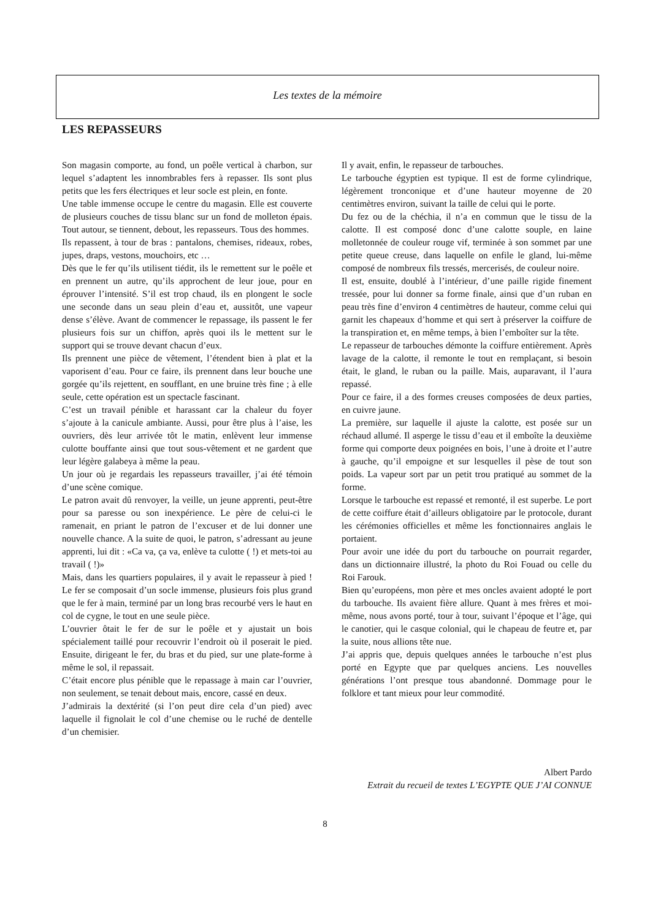Les textes de la mémoire
LES REPASSEURS
Son magasin comporte, au fond, un poêle vertical à charbon, sur lequel s’adaptent les innombrables fers à repasser. Ils sont plus petits que les fers électriques et leur socle est plein, en fonte.
Une table immense occupe le centre du magasin. Elle est couverte de plusieurs couches de tissu blanc sur un fond de molleton épais. Tout autour, se tiennent, debout, les repasseurs. Tous des hommes.
Ils repassent, à tour de bras : pantalons, chemises, rideaux, robes, jupes, draps, vestons, mouchoirs, etc …
Dès que le fer qu’ils utilisent tiédit, ils le remettent sur le poêle et en prennent un autre, qu’ils approchent de leur joue, pour en éprouver l’intensité. S’il est trop chaud, ils en plongent le socle une seconde dans un seau plein d’eau et, aussitôt, une vapeur dense s’élève. Avant de commencer le repassage, ils passent le fer plusieurs fois sur un chiffon, après quoi ils le mettent sur le support qui se trouve devant chacun d’eux.
Ils prennent une pièce de vêtement, l’étendent bien à plat et la vaporisent d’eau. Pour ce faire, ils prennent dans leur bouche une gorgée qu’ils rejettent, en soufflant, en une bruine très fine ; à elle seule, cette opération est un spectacle fascinant.
C’est un travail pénible et harassant car la chaleur du foyer s’ajoute à la canicule ambiante. Aussi, pour être plus à l’aise, les ouvriers, dès leur arrivée tôt le matin, enlèvent leur immense culotte bouffante ainsi que tout sous-vêtement et ne gardent que leur légère galabeya à même la peau.
Un jour où je regardais les repasseurs travailler, j’ai été témoin d’une scène comique.
Le patron avait dû renvoyer, la veille, un jeune apprenti, peut-être pour sa paresse ou son inexpérience. Le père de celui-ci le ramenait, en priant le patron de l’excuser et de lui donner une nouvelle chance. A la suite de quoi, le patron, s’adressant au jeune apprenti, lui dit : «Ca va, ça va, enlève ta culotte ( !) et mets-toi au travail ( !)»
Mais, dans les quartiers populaires, il y avait le repasseur à pied ! Le fer se composait d’un socle immense, plusieurs fois plus grand que le fer à main, terminé par un long bras recourbé vers le haut en col de cygne, le tout en une seule pièce.
L’ouvrier ôtait le fer de sur le poêle et y ajustait un bois spécialement taillé pour recouvrir l’endroit où il poserait le pied. Ensuite, dirigeant le fer, du bras et du pied, sur une plate-forme à même le sol, il repassait.
C’était encore plus pénible que le repassage à main car l’ouvrier, non seulement, se tenait debout mais, encore, cassé en deux.
J’admirais la dextérité (si l’on peut dire cela d’un pied) avec laquelle il fignolait le col d’une chemise ou le ruché de dentelle d’un chemisier.
Il y avait, enfin, le repasseur de tarbouches.
Le tarbouche égyptien est typique. Il est de forme cylindrique, légèrement tronconique et d’une hauteur moyenne de 20 centimètres environ, suivant la taille de celui qui le porte.
Du fez ou de la chéchia, il n’a en commun que le tissu de la calotte. Il est composé donc d’une calotte souple, en laine molletonnée de couleur rouge vif, terminée à son sommet par une petite queue creuse, dans laquelle on enfile le gland, lui-même composé de nombreux fils tressés, mercerisés, de couleur noire.
Il est, ensuite, doublé à l’intérieur, d’une paille rigide finement tressée, pour lui donner sa forme finale, ainsi que d’un ruban en peau très fine d’environ 4 centimètres de hauteur, comme celui qui garnit les chapeaux d’homme et qui sert à préserver la coiffure de la transpiration et, en même temps, à bien l’emboîter sur la tête.
Le repasseur de tarbouches démonte la coiffure entièrement. Après lavage de la calotte, il remonte le tout en remplaçant, si besoin était, le gland, le ruban ou la paille. Mais, auparavant, il l’aura repassé.
Pour ce faire, il a des formes creuses composées de deux parties, en cuivre jaune.
La première, sur laquelle il ajuste la calotte, est posée sur un réchaud allumé. Il asperge le tissu d’eau et il emboîte la deuxième forme qui comporte deux poignées en bois, l’une à droite et l’autre à gauche, qu’il empoigne et sur lesquelles il pèse de tout son poids. La vapeur sort par un petit trou pratiqué au sommet de la forme.
Lorsque le tarbouche est repassé et remonté, il est superbe. Le port de cette coiffure était d’ailleurs obligatoire par le protocole, durant les cérémonies officielles et même les fonctionnaires anglais le portaient.
Pour avoir une idée du port du tarbouche on pourrait regarder, dans un dictionnaire illustré, la photo du Roi Fouad ou celle du Roi Farouk.
Bien qu’européens, mon père et mes oncles avaient adopté le port du tarbouche. Ils avaient fière allure. Quant à mes frères et moi-même, nous avons porté, tour à tour, suivant l’époque et l’âge, qui le canotier, qui le casque colonial, qui le chapeau de feutre et, par la suite, nous allions tête nue.
J’ai appris que, depuis quelques années le tarbouche n’est plus porté en Egypte que par quelques anciens. Les nouvelles générations l’ont presque tous abandonné. Dommage pour le folklore et tant mieux pour leur commodité.
Albert Pardo
Extrait du recueil de textes L’EGYPTE QUE J’AI CONNUE
8